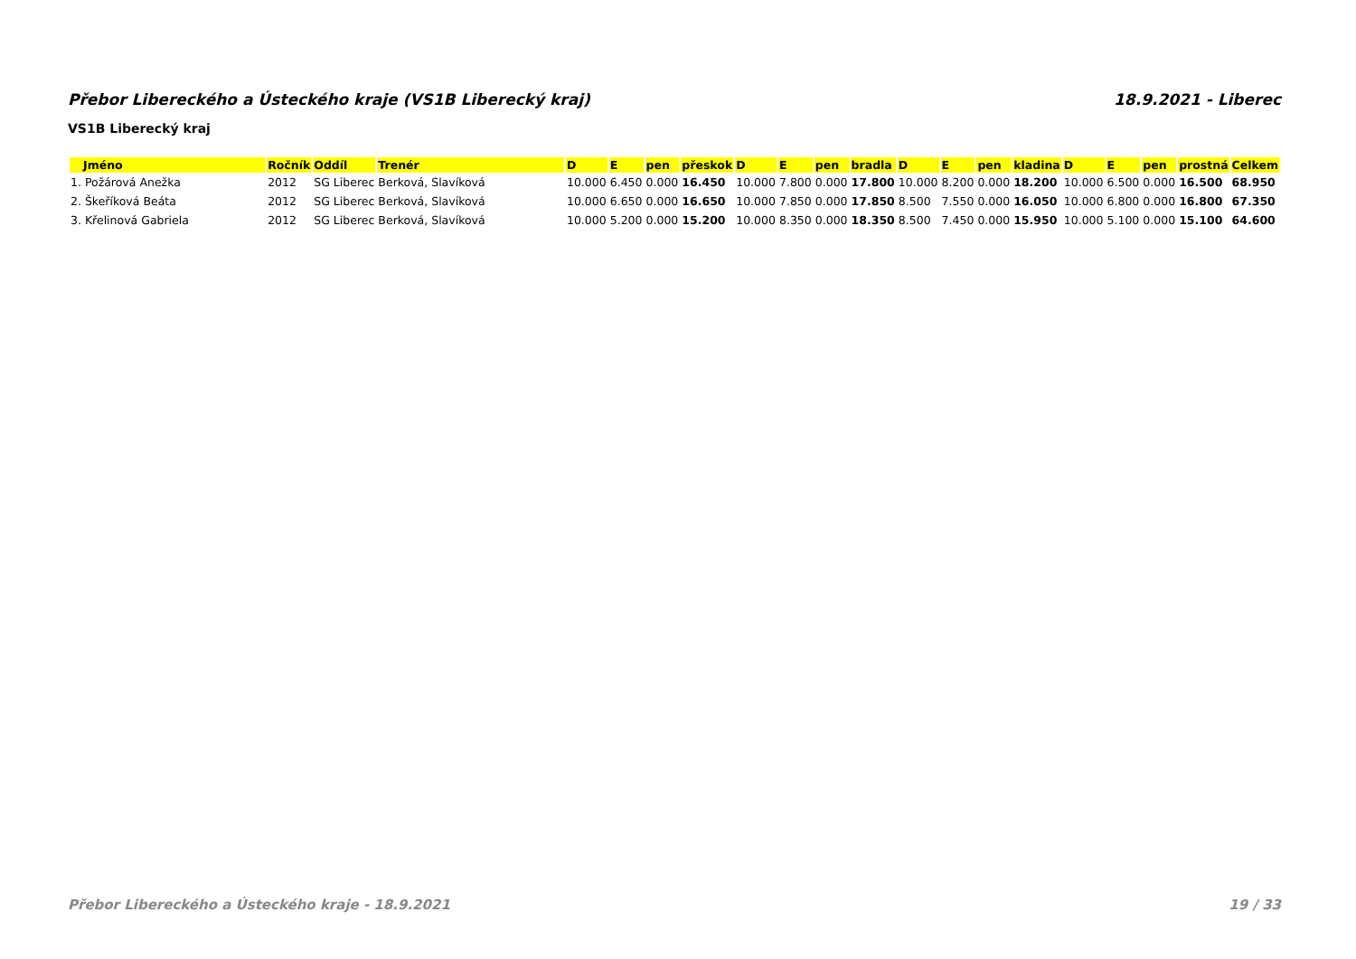Přebor Libereckého a Ústeckého kraje (VS1B Liberecký kraj) 18.9.2021 - Liberec
VS1B Liberecký kraj
| Jméno | Ročník | Oddíl | Trenér | D | E | pen | přeskok | D | E | pen | bradla | D | E | pen | kladina | D | E | pen | prostná | Celkem |
| --- | --- | --- | --- | --- | --- | --- | --- | --- | --- | --- | --- | --- | --- | --- | --- | --- | --- | --- | --- | --- |
| 1. Požárová Anežka | 2012 | SG Liberec | Berková, Slavíková | 10.000 | 6.450 | 0.000 | 16.450 | 10.000 | 7.800 | 0.000 | 17.800 | 10.000 | 8.200 | 0.000 | 18.200 | 10.000 | 6.500 | 0.000 | 16.500 | 68.950 |
| 2. Škeříková Beáta | 2012 | SG Liberec | Berková, Slavíková | 10.000 | 6.650 | 0.000 | 16.650 | 10.000 | 7.850 | 0.000 | 17.850 | 8.500 | 7.550 | 0.000 | 16.050 | 10.000 | 6.800 | 0.000 | 16.800 | 67.350 |
| 3. Křelinová Gabriela | 2012 | SG Liberec | Berková, Slavíková | 10.000 | 5.200 | 0.000 | 15.200 | 10.000 | 8.350 | 0.000 | 18.350 | 8.500 | 7.450 | 0.000 | 15.950 | 10.000 | 5.100 | 0.000 | 15.100 | 64.600 |
Přebor Libereckého a Ústeckého kraje - 18.9.2021 19 / 33